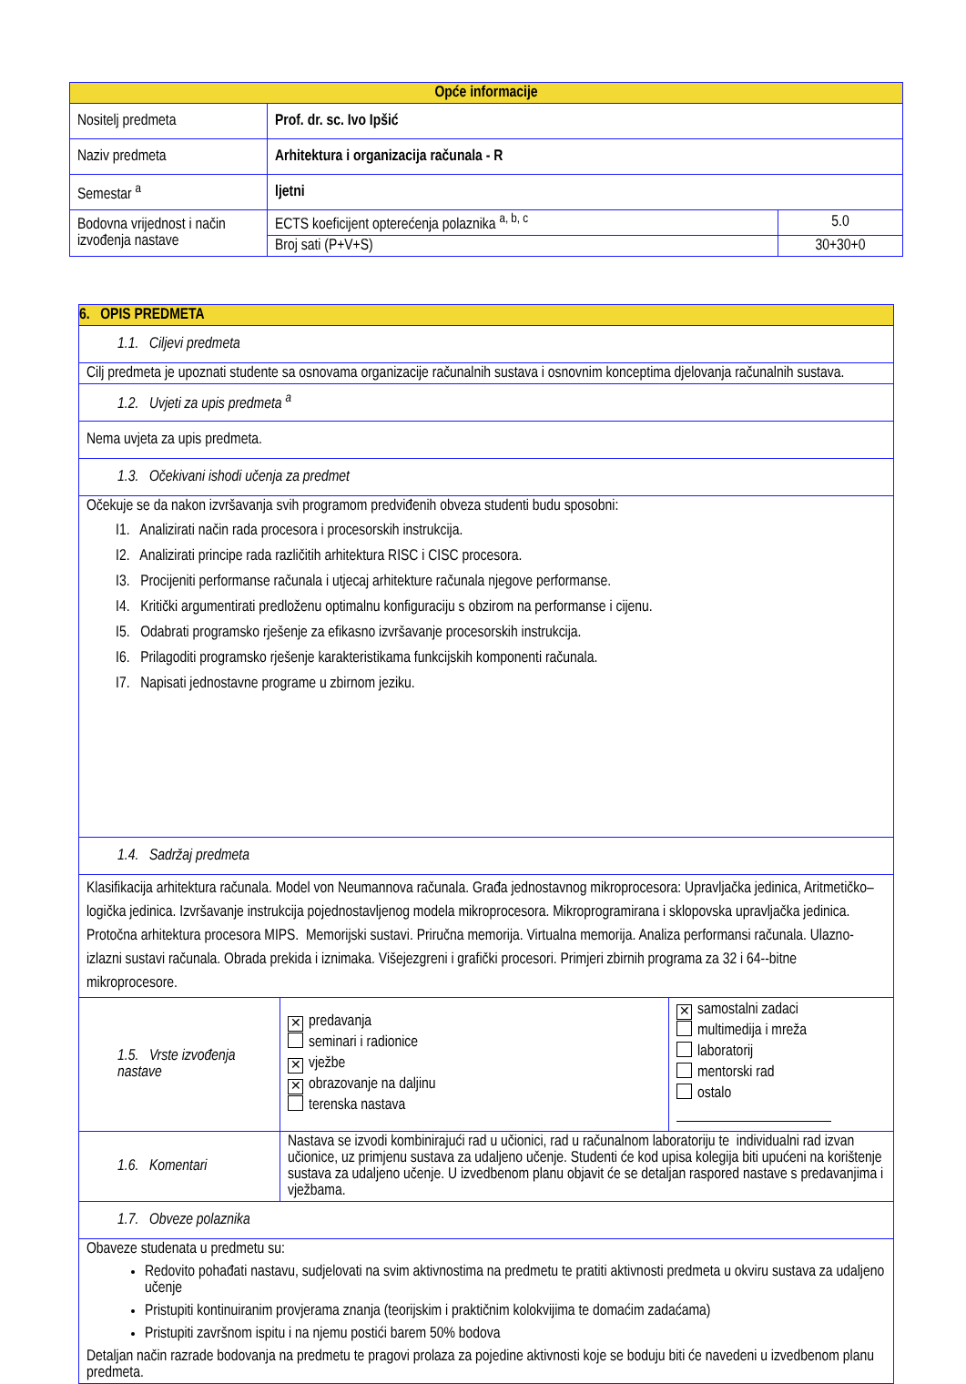| Opće informacije | | |
| --- | --- | --- |
| Nositelj predmeta | Prof. dr. sc. Ivo Ipšić | |
| Naziv predmeta | Arhitektura i organizacija računala - R | |
| Semestar <sup>a</sup> | ljetni | |
| Bodovna vrijednost i način izvođenja nastave | ECTS koeficijent opterećenja polaznika <sup>a, b, c</sup> | 5.0 |
| | Broj sati (P+V+S) | 30+30+0 |
| 6. OPIS PREDMETA | | |
| 1.1. Ciljevi predmeta | | |
| Cilj predmeta je upoznati studente sa osnovama organizacije računalnih sustava i osnovnim konceptima djelovanja računalnih sustava. | | |
| 1.2. Uvjeti za upis predmeta <sup>a</sup> | | |
| Nema uvjeta za upis predmeta. | | |
| 1.3. Očekivani ishodi učenja za predmet | | |
| Očekuje se da nakon izvršavanja svih programom predviđenih obveza studenti budu sposobni: I1. Analizirati način rada procesora i procesorskih instrukcija. I2. Analizirati principe rada različitih arhitektura RISC i CISC procesora. I3. Procijeniti performanse računala i utjecaj arhitekture računala njegove performanse. I4. Kritički argumentirati predloženu optimalnu konfiguraciju s obzirom na performanse i cijenu. I5. Odabrati programsko rješenje za efikasno izvršavanje procesorskih instrukcija. I6. Prilagoditi programsko rješenje karakteristikama funkcijskih komponenti računala. I7. Napisati jednostavne programe u zbirnom jeziku. | | |
| 1.4. Sadržaj predmeta | | |
| Klasifikacija arhitektura računala. Model von Neumannova računala. Građa jednostavnog mikroprocesora: Upravljačka jedinica, Aritmetičko–logička jedinica. Izvršavanje instrukcija pojednostavljenog modela mikroprocesora. Mikroprogramirana i sklopovska upravljačka jedinica. Protočna arhitektura procesora MIPS. Memorijski sustavi. Priručna memorija. Virtualna memorija. Analiza performansi računala. Ulazno-izlazni sustavi računala. Obrada prekida i iznimaka. Višejezgreni i grafički procesori. Primjeri zbirnih programa za 32 i 64--bitne mikroprocesore. | | |
| 1.5. Vrste izvođenja nastave | ✕ predavanja seminari i radionice ✕ vježbe ✕ obrazovanje na daljinu terenska nastava | ✕ samostalni zadaci multimedija i mreža laboratorij mentorski rad ostalo |
| 1.6. Komentari | Nastava se izvodi kombinirajući rad u učionici, rad u računalnom laboratoriju te individualni rad izvan učionice, uz primjenu sustava za udaljeno učenje. Studenti će kod upisa kolegija biti upućeni na korištenje sustava za udaljeno učenje. U izvedbenom planu objavit će se detaljan raspored nastave s predavanjima i vježbama. | |
| 1.7. Obveze polaznika | | |
| Obaveze studenata u predmetu su: Redovito pohađati nastavu, sudjelovati na svim aktivnostima na predmetu te pratiti aktivnosti predmeta u okviru sustava za udaljeno učenje Pristupiti kontinuiranim provjerama znanja (teorijskim i praktičnim kolokvijima te domaćim zadaćama) Pristupiti završnom ispitu i na njemu postići barem 50% bodova Detaljan način razrade bodovanja na predmetu te pragovi prolaza za pojedine aktivnosti koje se boduju biti će navedeni u izvedbenom planu predmeta. | | |